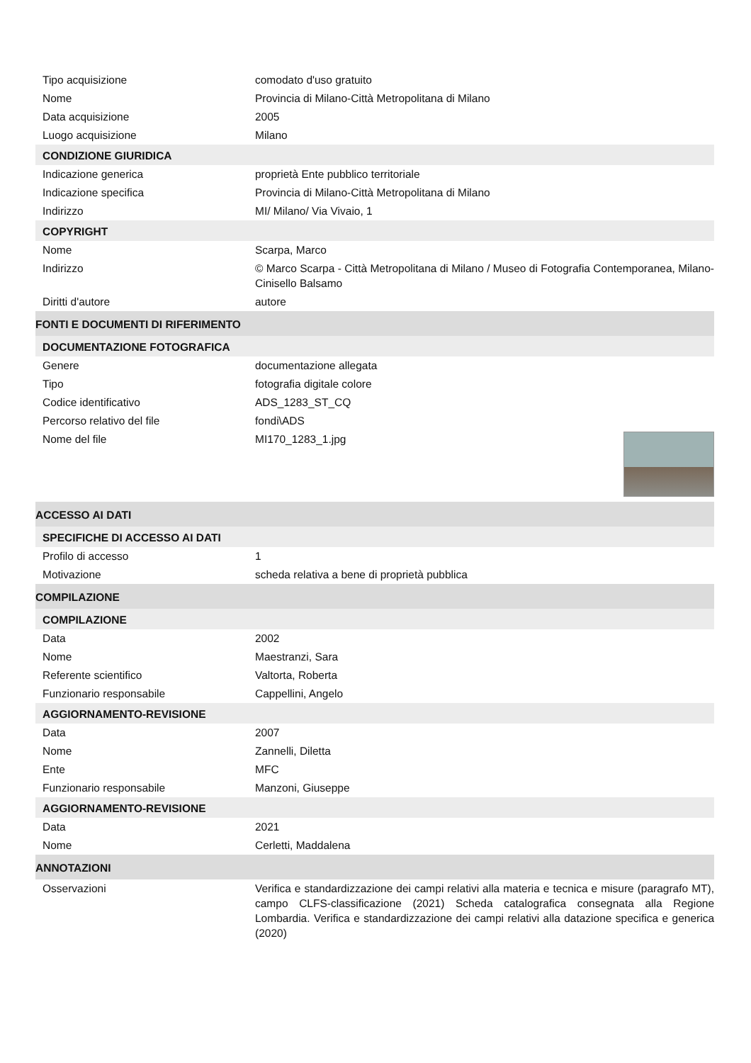| Tipo acquisizione | comodato d'uso gratuito |
| Nome | Provincia di Milano-Città Metropolitana di Milano |
| Data acquisizione | 2005 |
| Luogo acquisizione | Milano |
| CONDIZIONE GIURIDICA | |
| Indicazione generica | proprietà Ente pubblico territoriale |
| Indicazione specifica | Provincia di Milano-Città Metropolitana di Milano |
| Indirizzo | MI/ Milano/ Via Vivaio, 1 |
| COPYRIGHT | |
| Nome | Scarpa, Marco |
| Indirizzo | © Marco Scarpa - Città Metropolitana di Milano / Museo di Fotografia Contemporanea, Milano-Cinisello Balsamo |
| Diritti d'autore | autore |
| FONTI E DOCUMENTI DI RIFERIMENTO | |
| DOCUMENTAZIONE FOTOGRAFICA | |
| Genere | documentazione allegata |
| Tipo | fotografia digitale colore |
| Codice identificativo | ADS_1283_ST_CQ |
| Percorso relativo del file | fondi\ADS |
| Nome del file | MI170_1283_1.jpg |
| ACCESSO AI DATI | |
| SPECIFICHE DI ACCESSO AI DATI | |
| Profilo di accesso | 1 |
| Motivazione | scheda relativa a bene di proprietà pubblica |
| COMPILAZIONE | |
| COMPILAZIONE | |
| Data | 2002 |
| Nome | Maestranzi, Sara |
| Referente scientifico | Valtorta, Roberta |
| Funzionario responsabile | Cappellini, Angelo |
| AGGIORNAMENTO-REVISIONE | |
| Data | 2007 |
| Nome | Zannelli, Diletta |
| Ente | MFC |
| Funzionario responsabile | Manzoni, Giuseppe |
| AGGIORNAMENTO-REVISIONE | |
| Data | 2021 |
| Nome | Cerletti, Maddalena |
| ANNOTAZIONI | |
| Osservazioni | Verifica e standardizzazione dei campi relativi alla materia e tecnica e misure (paragrafo MT), campo CLFS-classificazione (2021) Scheda catalografica consegnata alla Regione Lombardia. Verifica e standardizzazione dei campi relativi alla datazione specifica e generica (2020) |